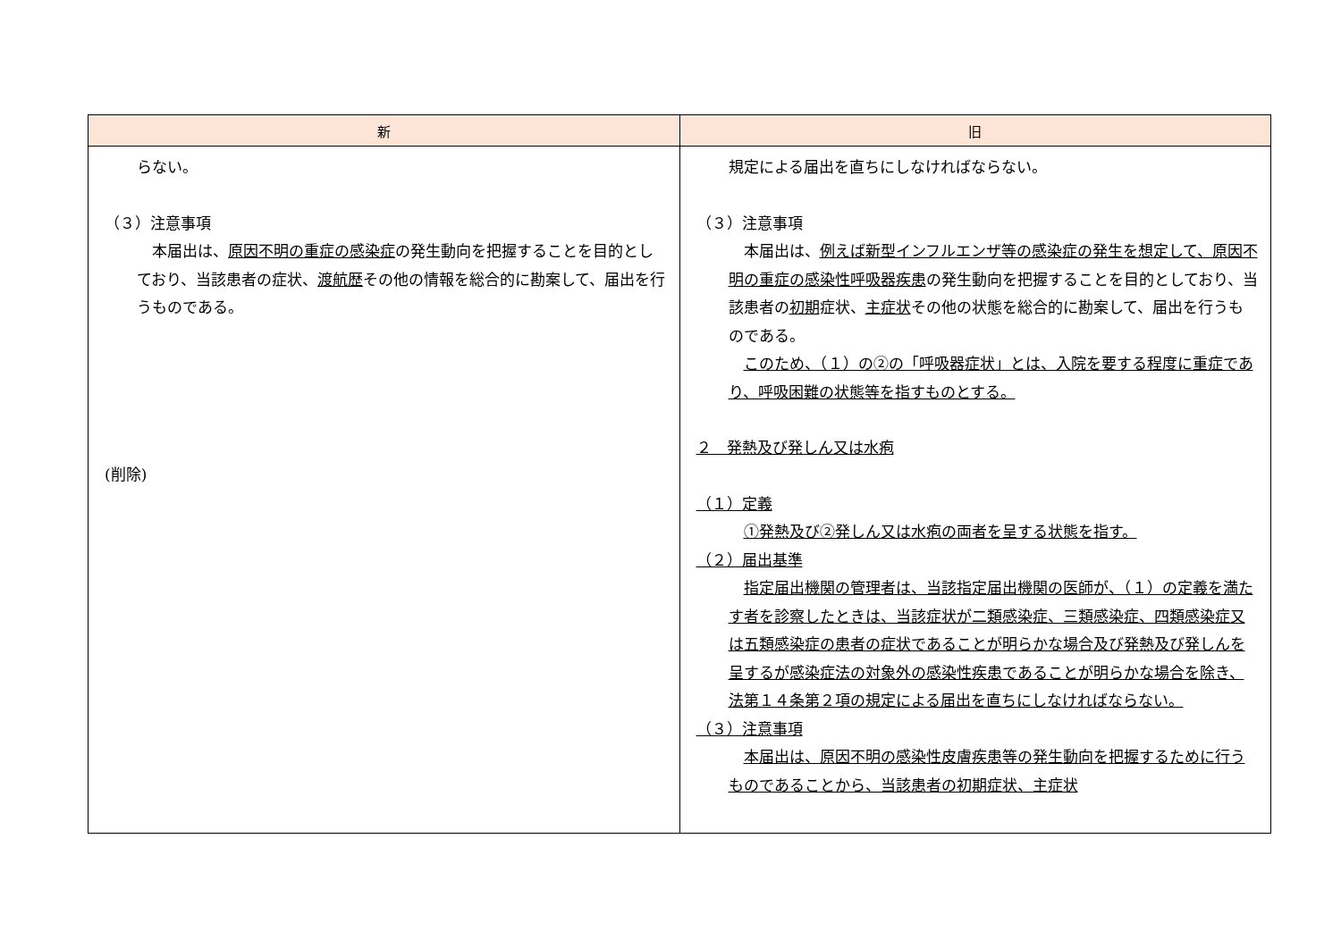| 新 | 旧 |
| --- | --- |
| らない。 （３）注意事項 本届出は、 原因不明の重症の感染症 の発生動向を把握することを目的としており、当該患者の症状、 渡航歴 その他の情報を総合的に勘案して、届出を行うものである。 (削除) | 規定による届出を直ちにしなければならない。 （３）注意事項 本届出は、 例えば新型インフルエンザ等の感染症の発生を想定して、原因不明の重症の感染性呼吸器疾患 の発生動向を把握することを目的としており、当該患者の 初期 症状、 主症状 その他の状態を総合的に勘案して、届出を行うものである。 このため、（１）の②の「呼吸器症状」とは、入院を要する程度に重症であり、呼吸困難の状態等を指すものとする。 ２ 発熱及び発しん又は水疱 （１）定義 ①発熱及び②発しん又は水疱の両者を呈する状態を指す。 （２）届出基準 指定届出機関の管理者は、当該指定届出機関の医師が、（１）の定義を満たす者を診察したときは、当該症状が二類感染症、三類感染症、四類感染症又は五類感染症の患者の症状であることが明らかな場合及び発熱及び発しんを呈するが感染症法の対象外の感染性疾患であることが明らかな場合を除き、法第１４条第２項の規定による届出を直ちにしなければならない。 （３）注意事項 本届出は、原因不明の感染性皮膚疾患等の発生動向を把握するために行うものであることから、当該患者の初期症状、主症状 |